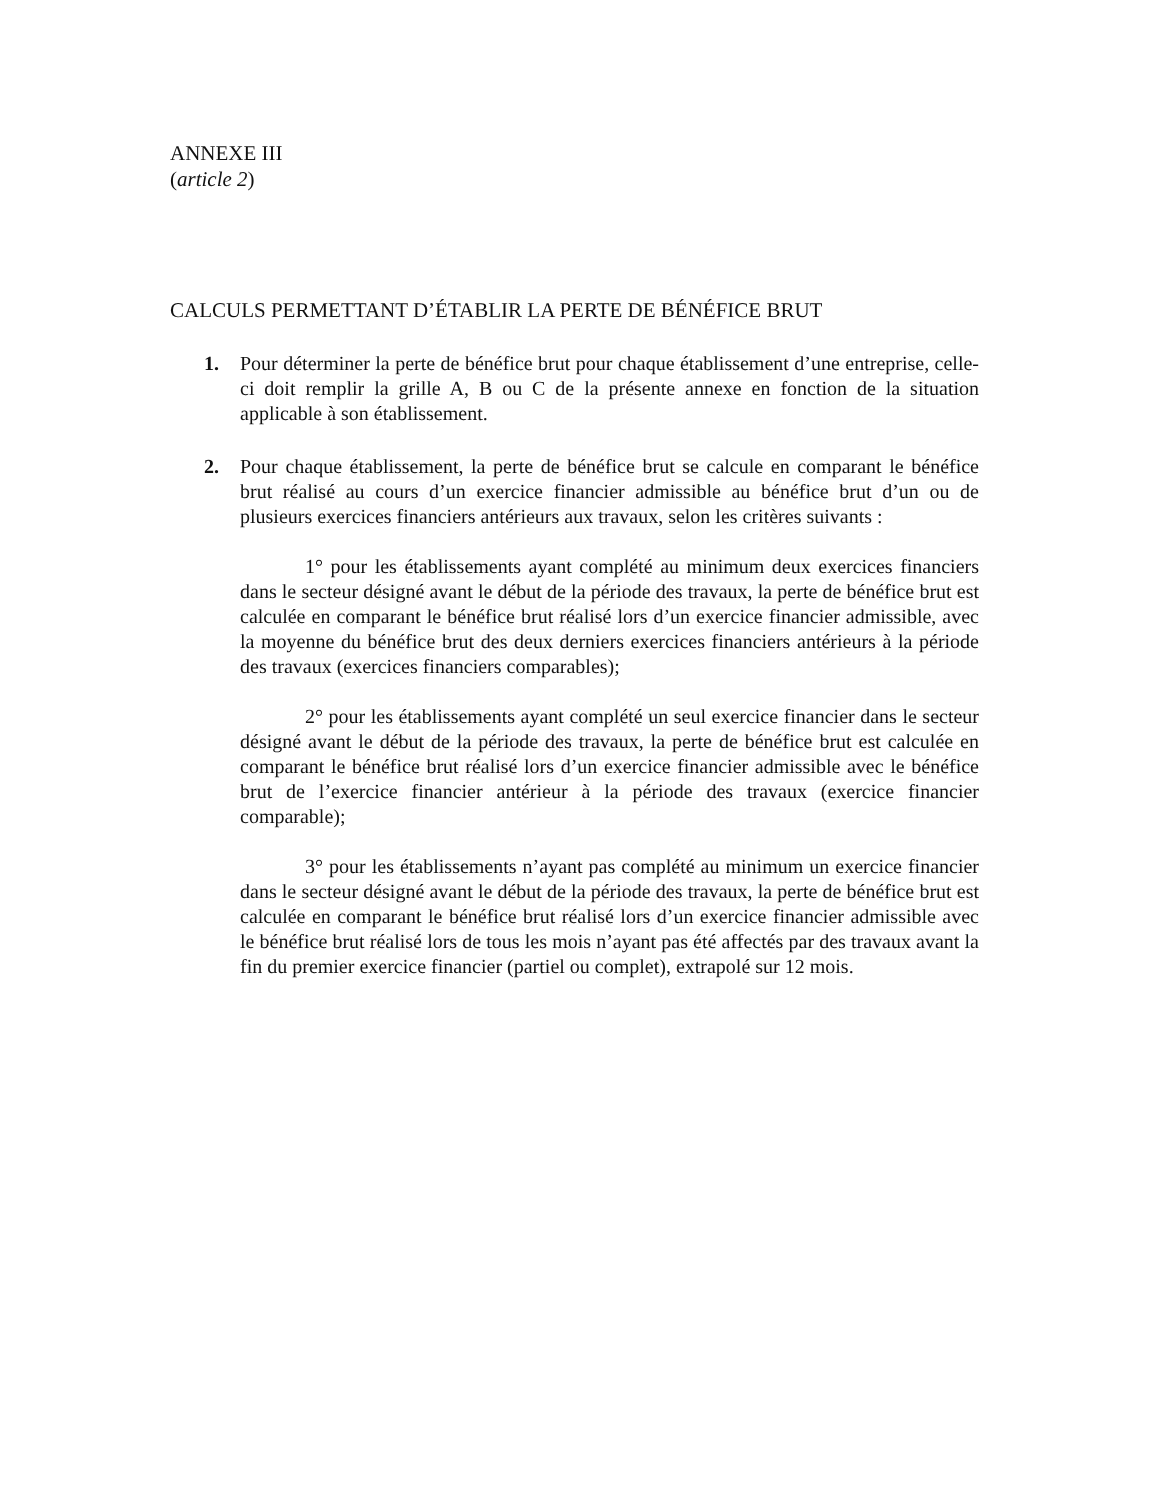ANNEXE III
(article 2)
CALCULS PERMETTANT D’ÉTABLIR LA PERTE DE BÉNÉFICE BRUT
1. Pour déterminer la perte de bénéfice brut pour chaque établissement d’une entreprise, celle-ci doit remplir la grille A, B ou C de la présente annexe en fonction de la situation applicable à son établissement.
2. Pour chaque établissement, la perte de bénéfice brut se calcule en comparant le bénéfice brut réalisé au cours d’un exercice financier admissible au bénéfice brut d’un ou de plusieurs exercices financiers antérieurs aux travaux, selon les critères suivants :
1° pour les établissements ayant complété au minimum deux exercices financiers dans le secteur désigné avant le début de la période des travaux, la perte de bénéfice brut est calculée en comparant le bénéfice brut réalisé lors d’un exercice financier admissible, avec la moyenne du bénéfice brut des deux derniers exercices financiers antérieurs à la période des travaux (exercices financiers comparables);
2° pour les établissements ayant complété un seul exercice financier dans le secteur désigné avant le début de la période des travaux, la perte de bénéfice brut est calculée en comparant le bénéfice brut réalisé lors d’un exercice financier admissible avec le bénéfice brut de l’exercice financier antérieur à la période des travaux (exercice financier comparable);
3° pour les établissements n’ayant pas complété au minimum un exercice financier dans le secteur désigné avant le début de la période des travaux, la perte de bénéfice brut est calculée en comparant le bénéfice brut réalisé lors d’un exercice financier admissible avec le bénéfice brut réalisé lors de tous les mois n’ayant pas été affectés par des travaux avant la fin du premier exercice financier (partiel ou complet), extrapolé sur 12 mois.